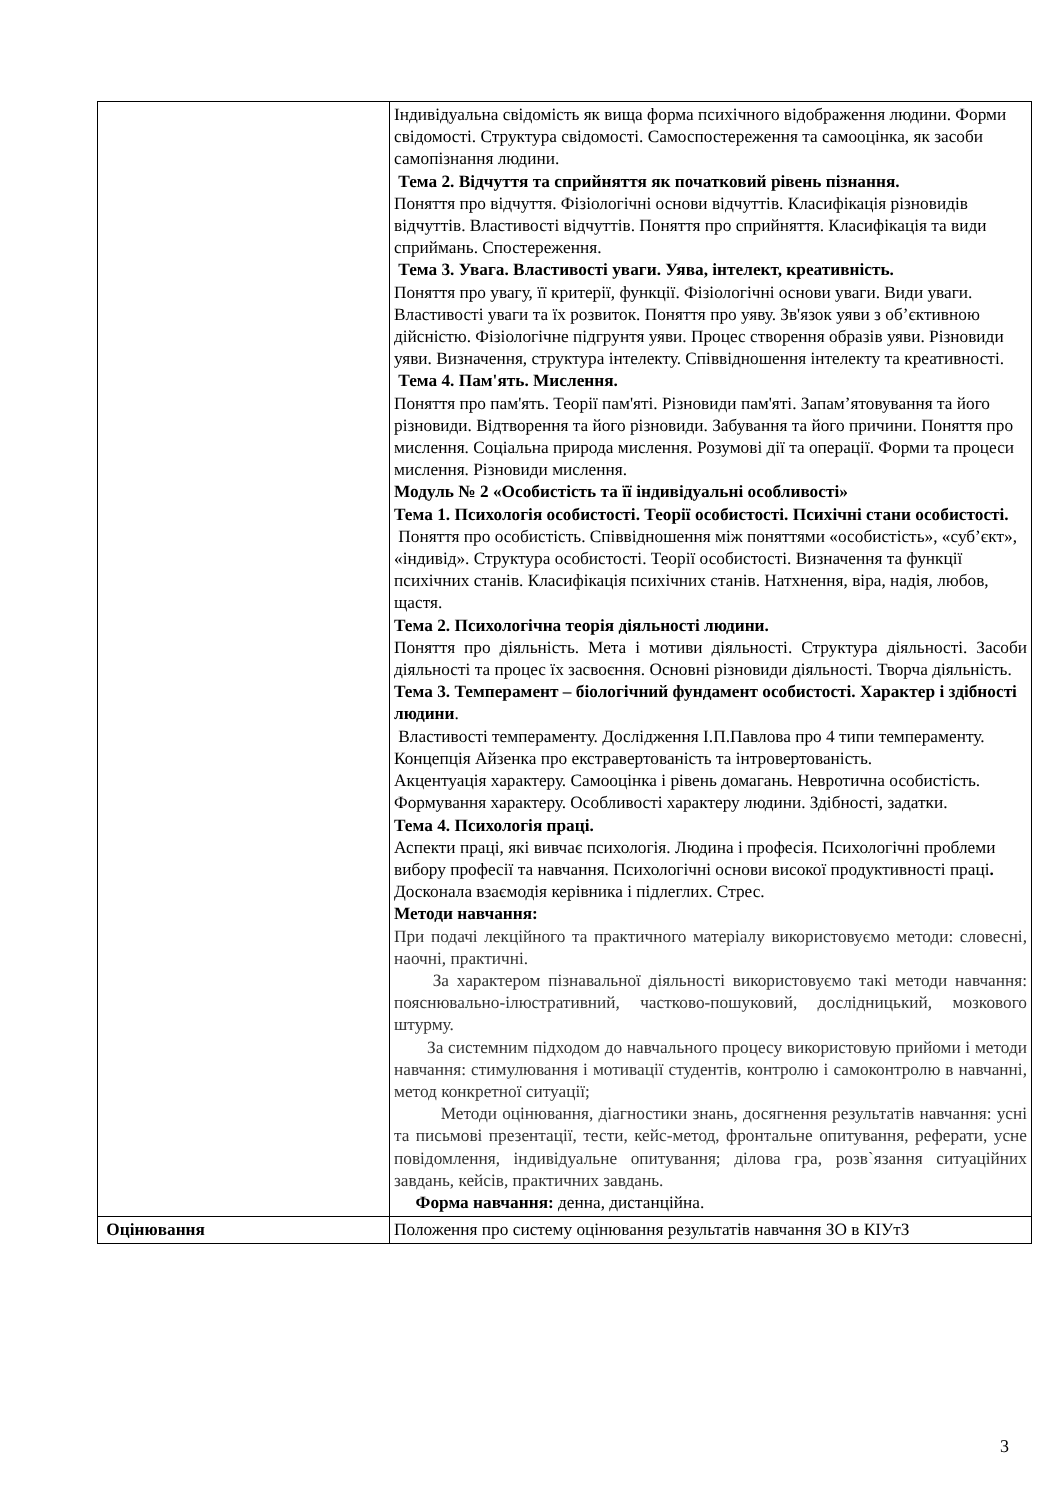| | Індивідуальна свідомість як вища форма психічного відображення людини. Форми свідомості. Структура свідомості. Самоспостереження та самооцінка, як засоби самопізнання людини. Тема 2. Відчуття та сприйняття як початковий рівень пізнання. Поняття про відчуття. Фізіологічні основи відчуттів. Класифікація різновидів відчуттів. Властивості відчуттів. Поняття про сприйняття. Класифікація та види сприймань. Спостереження. Тема 3. Увага. Властивості уваги. Уява, інтелект, креативність. Поняття про увагу, її критерії, функції. Фізіологічні основи уваги. Види уваги. Властивості уваги та їх розвиток. Поняття про уяву. Зв'язок уяви з об’єктивною дійсністю. Фізіологічне підгрунтя уяви. Процес створення образів уяви. Різновиди уяви. Визначення, структура інтелекту. Співвідношення інтелекту та креативності. Тема 4. Пам'ять. Мислення. Поняття про пам'ять. Теорії пам'яті. Різновиди пам'яті. Запам’ятовування та його різновиди. Відтворення та його різновиди. Забування та його причини. Поняття про мислення. Соціальна природа мислення. Розумові дії та операції. Форми та процеси мислення. Різновиди мислення. Модуль № 2 «Особистість та її індивідуальні особливості» Тема 1. Психологія особистості. Теорії особистості. Психічні стани особистості. Поняття про особистість. Співвідношення між поняттями «особистість», «суб’єкт», «індивід». Структура особистості. Теорії особистості. Визначення та функції психічних станів. Класифікація психічних станів. Натхнення, віра, надія, любов, щастя. Тема 2. Психологічна теорія діяльності людини. Поняття про діяльність. Мета і мотиви діяльності. Структура діяльності. Засоби діяльності та процес їх засвоєння. Основні різновиди діяльності. Творча діяльність. Тема 3. Темперамент – біологічний фундамент особистості. Характер і здібності людини . Властивості темпераменту. Дослідження І.П.Павлова про 4 типи темпераменту. Концепція Айзенка про екстравертованість та інтровертованість. Акцентуація характеру. Самооцінка і рівень домагань. Невротична особистість. Формування характеру. Особливості характеру людини. Здібності, задатки. Тема 4. Психологія праці. Аспекти праці, які вивчає психологія. Людина і професія. Психологічні проблеми вибору професії та навчання. Психологічні основи високої продуктивності праці . Досконала взаємодія керівника і підлеглих. Стрес. Методи навчання: При подачі лекційного та практичного матеріалу використовуємо методи: словесні, наочні, практичні. За характером пізнавальної діяльності використовуємо такі методи навчання: пояснювально-ілюстративний, частково-пошуковий, дослідницький, мозкового штурму. За системним підходом до навчального процесу використовую прийоми і методи навчання: стимулювання і мотивації студентів, контролю і самоконтролю в навчанні, метод конкретної ситуації; Методи оцінювання, діагностики знань, досягнення результатів навчання: усні та письмові презентації, тести, кейс-метод, фронтальне опитування, реферати, усне повідомлення, індивідуальне опитування; ділова гра, розв`язання ситуаційних завдань, кейсів, практичних завдань. Форма навчання: денна, дистанційна. |
| Оцінювання | Положення про систему оцінювання результатів навчання ЗО в КІУтЗ |
3